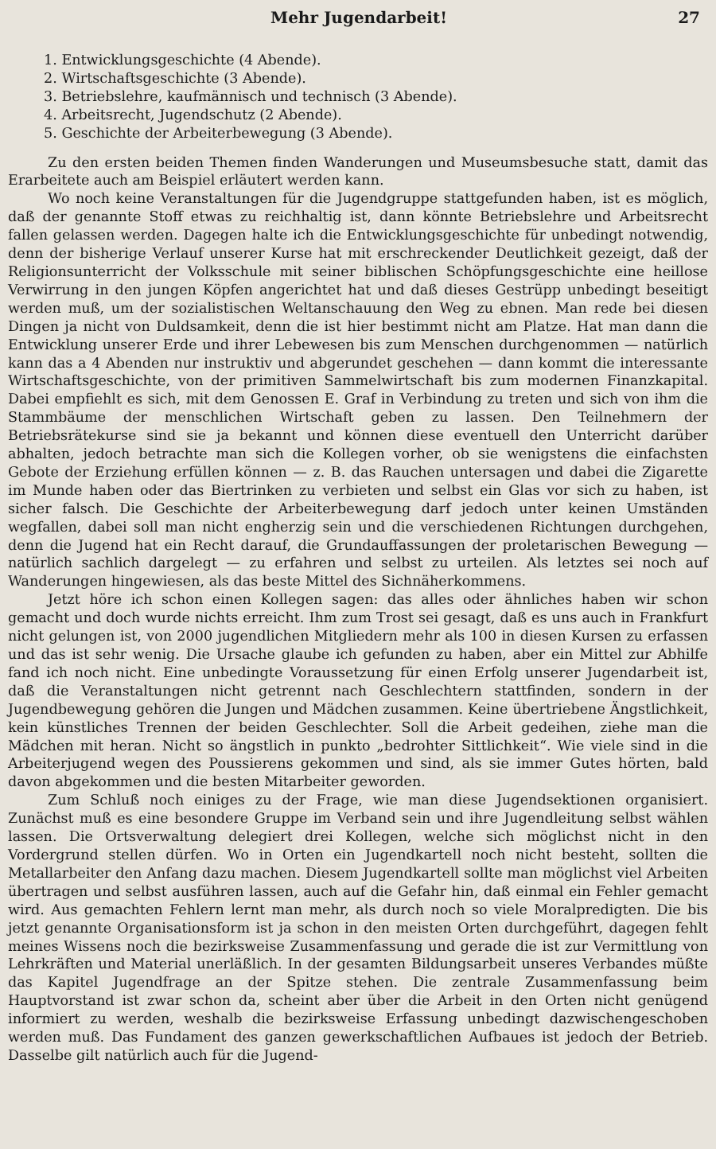Mehr Jugendarbeit! 27
1. Entwicklungsgeschichte (4 Abende).
2. Wirtschaftsgeschichte (3 Abende).
3. Betriebslehre, kaufmännisch und technisch (3 Abende).
4. Arbeitsrecht, Jugendschutz (2 Abende).
5. Geschichte der Arbeiterbewegung (3 Abende).
Zu den ersten beiden Themen finden Wanderungen und Museumsbesuche statt, damit das Erarbeitete auch am Beispiel erläutert werden kann.
Wo noch keine Veranstaltungen für die Jugendgruppe stattgefunden haben, ist es möglich, daß der genannte Stoff etwas zu reichhaltig ist, dann könnte Betriebslehre und Arbeitsrecht fallen gelassen werden. Dagegen halte ich die Entwicklungsgeschichte für unbedingt notwendig, denn der bisherige Verlauf unserer Kurse hat mit erschreckender Deutlichkeit gezeigt, daß der Religionsunterricht der Volksschule mit seiner biblischen Schöpfungsgeschichte eine heillose Verwirrung in den jungen Köpfen angerichtet hat und daß dieses Gestrüpp unbedingt beseitigt werden muß, um der sozialistischen Weltanschauung den Weg zu ebnen. Man rede bei diesen Dingen ja nicht von Duldsamkeit, denn die ist hier bestimmt nicht am Platze. Hat man dann die Entwicklung unserer Erde und ihrer Lebewesen bis zum Menschen durchgenommen — natürlich kann das a 4 Abenden nur instruktiv und abgerundet geschehen — dann kommt die interessante Wirtschaftsgeschichte, von der primitiven Sammelwirtschaft bis zum modernen Finanzkapital. Dabei empfiehlt es sich, mit dem Genossen E. Graf in Verbindung zu treten und sich von ihm die Stammbäume der menschlichen Wirtschaft geben zu lassen. Den Teilnehmern der Betriebsrätekurse sind sie ja bekannt und können diese eventuell den Unterricht darüber abhalten, jedoch betrachte man sich die Kollegen vorher, ob sie wenigstens die einfachsten Gebote der Erziehung erfüllen können — z. B. das Rauchen untersagen und dabei die Zigarette im Munde haben oder das Biertrinken zu verbieten und selbst ein Glas vor sich zu haben, ist sicher falsch. Die Geschichte der Arbeiterbewegung darf jedoch unter keinen Umständen wegfallen, dabei soll man nicht engherzig sein und die verschiedenen Richtungen durchgehen, denn die Jugend hat ein Recht darauf, die Grundauffassungen der proletarischen Bewegung — natürlich sachlich dargelegt — zu erfahren und selbst zu urteilen. Als letztes sei noch auf Wanderungen hingewiesen, als das beste Mittel des Sichnäherkommens.
Jetzt höre ich schon einen Kollegen sagen: das alles oder ähnliches haben wir schon gemacht und doch wurde nichts erreicht. Ihm zum Trost sei gesagt, daß es uns auch in Frankfurt nicht gelungen ist, von 2000 jugendlichen Mitgliedern mehr als 100 in diesen Kursen zu erfassen und das ist sehr wenig. Die Ursache glaube ich gefunden zu haben, aber ein Mittel zur Abhilfe fand ich noch nicht. Eine unbedingte Voraussetzung für einen Erfolg unserer Jugendarbeit ist, daß die Veranstaltungen nicht getrennt nach Geschlechtern stattfinden, sondern in der Jugendbewegung gehören die Jungen und Mädchen zusammen. Keine übertriebene Ängstlichkeit, kein künstliches Trennen der beiden Geschlechter. Soll die Arbeit gedeihen, ziehe man die Mädchen mit heran. Nicht so ängstlich in punkto „bedrohter Sittlichkeit“. Wie viele sind in die Arbeiterjugend wegen des Poussierens gekommen und sind, als sie immer Gutes hörten, bald davon abgekommen und die besten Mitarbeiter geworden.
Zum Schluß noch einiges zu der Frage, wie man diese Jugendsektionen organisiert. Zunächst muß es eine besondere Gruppe im Verband sein und ihre Jugendleitung selbst wählen lassen. Die Ortsverwaltung delegiert drei Kollegen, welche sich möglichst nicht in den Vordergrund stellen dürfen. Wo in Orten ein Jugendkartell noch nicht besteht, sollten die Metallarbeiter den Anfang dazu machen. Diesem Jugendkartell sollte man möglichst viel Arbeiten übertragen und selbst ausführen lassen, auch auf die Gefahr hin, daß einmal ein Fehler gemacht wird. Aus gemachten Fehlern lernt man mehr, als durch noch so viele Moralpredigten. Die bis jetzt genannte Organisationsform ist ja schon in den meisten Orten durchgeführt, dagegen fehlt meines Wissens noch die bezirksweise Zusammenfassung und gerade die ist zur Vermittlung von Lehrkräften und Material unerläßlich. In der gesamten Bildungsarbeit unseres Verbandes müßte das Kapitel Jugendfrage an der Spitze stehen. Die zentrale Zusammenfassung beim Hauptvorstand ist zwar schon da, scheint aber über die Arbeit in den Orten nicht genügend informiert zu werden, weshalb die bezirksweise Erfassung unbedingt dazwischengeschoben werden muß. Das Fundament des ganzen gewerkschaftlichen Aufbaues ist jedoch der Betrieb. Dasselbe gilt natürlich auch für die Jugend-